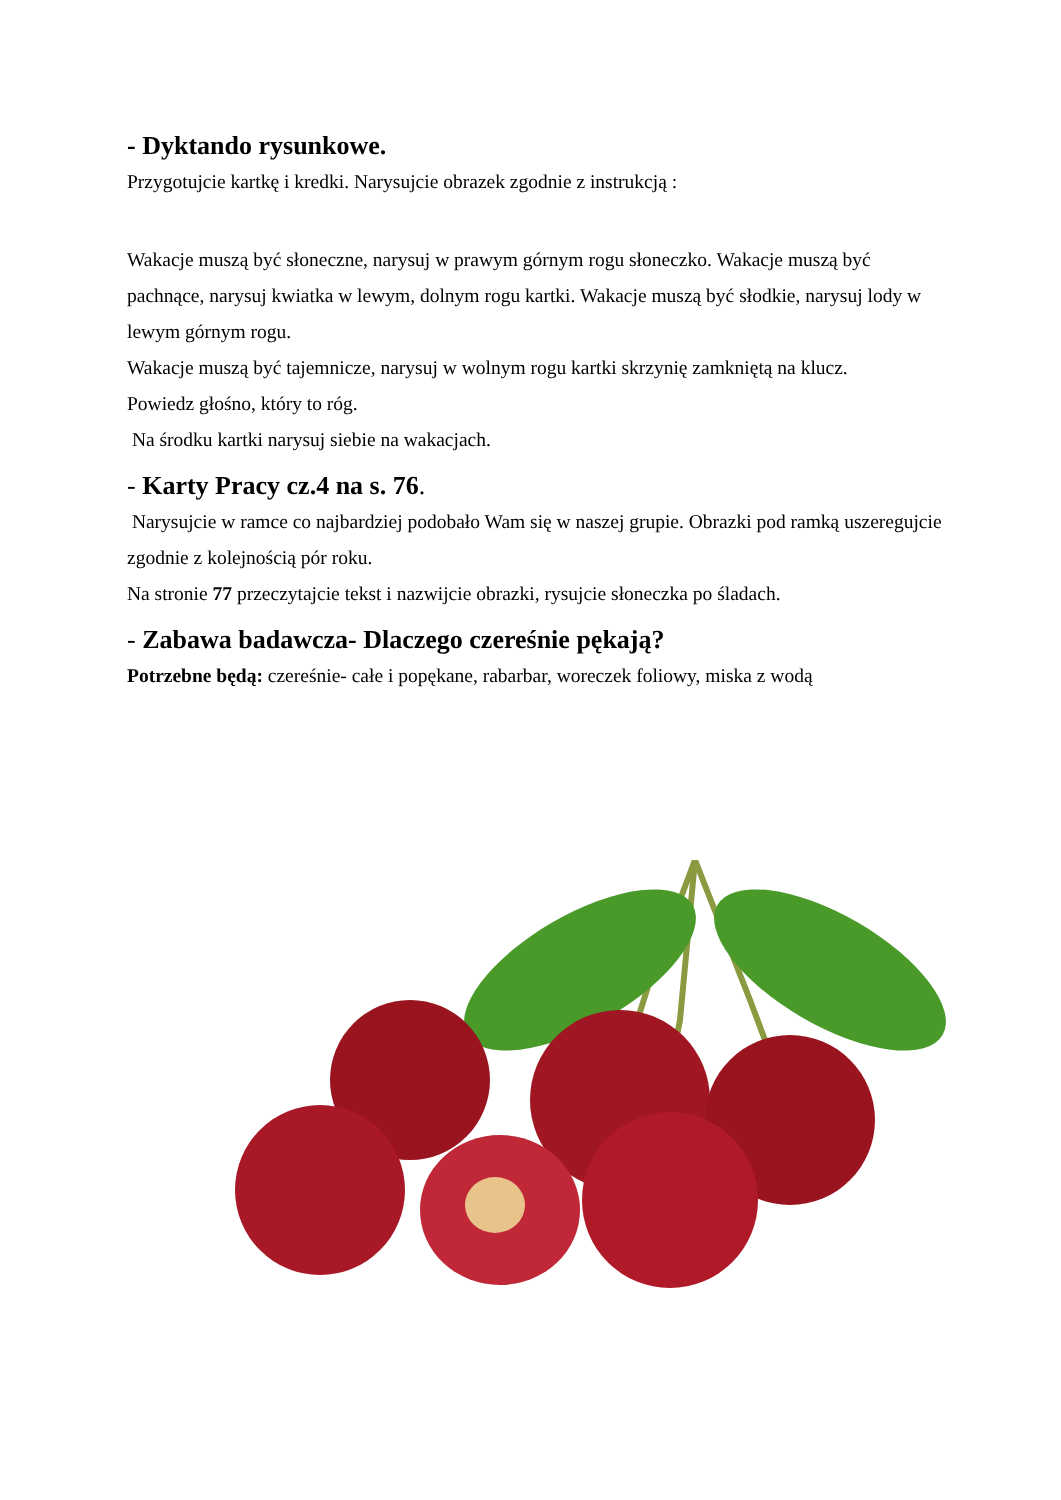- Dyktando rysunkowe.
Przygotujcie kartkę i kredki. Narysujcie obrazek zgodnie z instrukcją :
Wakacje muszą być słoneczne, narysuj w prawym górnym rogu słoneczko. Wakacje muszą być pachnące, narysuj kwiatka w lewym, dolnym rogu kartki. Wakacje muszą być słodkie, narysuj lody w lewym górnym rogu.
Wakacje muszą być tajemnicze, narysuj w wolnym rogu kartki skrzynię zamkniętą na klucz.
Powiedz głośno, który to róg.
Na środku kartki narysuj siebie na wakacjach.
- Karty Pracy cz.4 na s. 76.
Narysujcie w ramce co najbardziej podobało Wam się w naszej grupie. Obrazki pod ramką uszeregujcie zgodnie z kolejnością pór roku.
Na stronie 77 przeczytajcie tekst i nazwijcie obrazki, rysujcie słoneczka po śladach.
- Zabawa badawcza- Dlaczego czereśnie pękają?
Potrzebne będą: czereśnie- całe i popękane, rabarbar, woreczek foliowy, miska z wodą